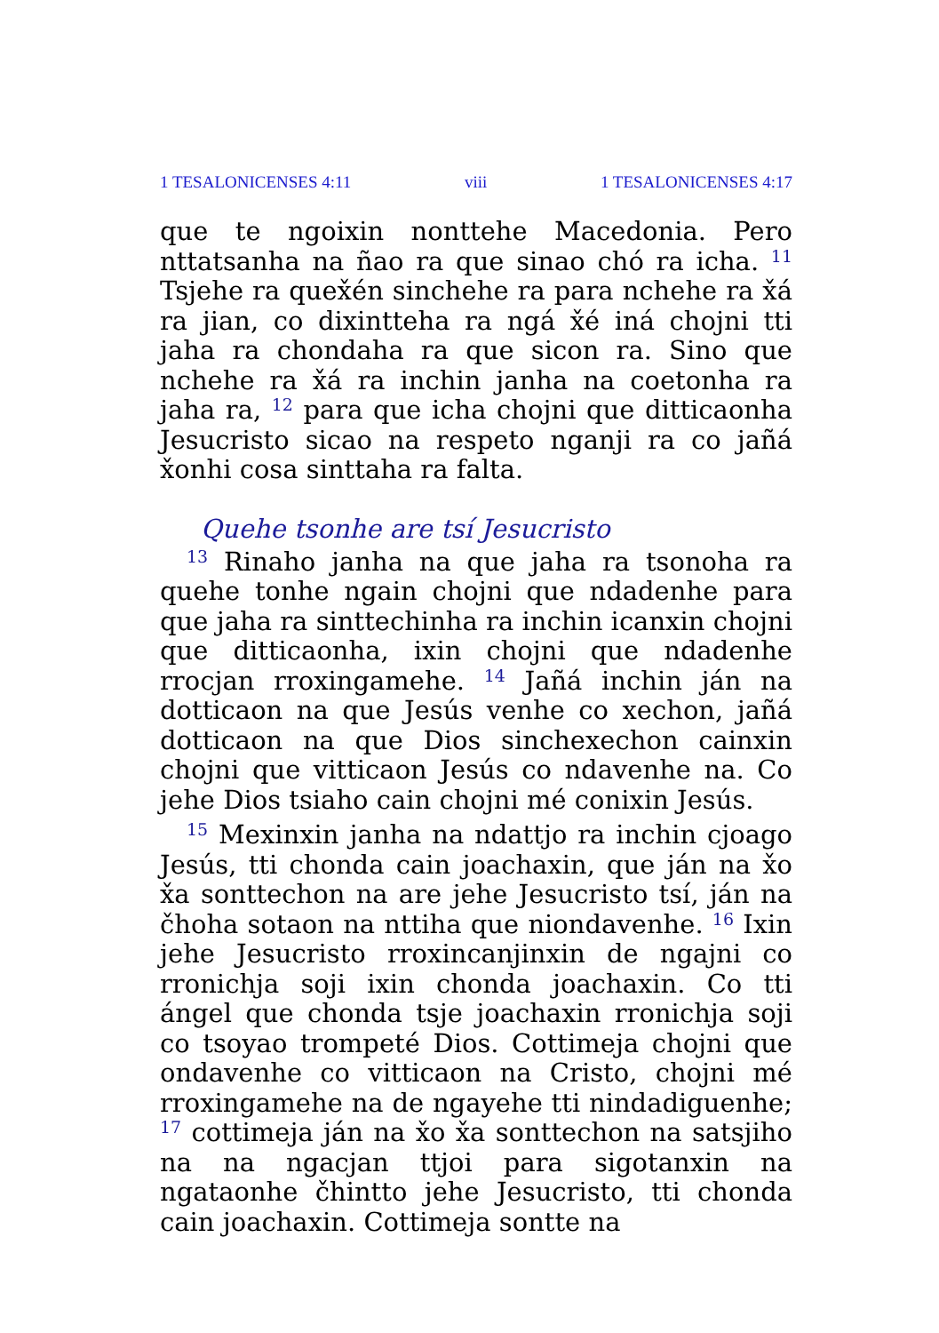1 TESALONICENSES 4:11 viii 1 TESALONICENSES 4:17
que te ngoixin nonttehe Macedonia. Pero nttatsanha na ñao ra que sinao chó ra icha. <sup>11</sup> Tsjehe ra quex̌én sinchehe ra para nchehe ra x̌á ra jian, co dixintteha ra ngá x̌é iná chojni tti jaha ra chondaha ra que sicon ra. Sino que nchehe ra x̌á ra inchin janha na coetonha ra jaha ra, <sup>12</sup> para que icha chojni que ditticaonha Jesucristo sicao na respeto nganji ra co jañá x̌onhi cosa sinttaha ra falta.
Quehe tsonhe are tsí Jesucristo
<sup>13</sup> Rinaho janha na que jaha ra tsonoha ra quehe tonhe ngain chojni que ndadenhe para que jaha ra sinttechinha ra inchin icanxin chojni que ditticaonha, ixin chojni que ndadenhe rrocjan rroxingamehe. <sup>14</sup> Jañá inchin ján na dotticaon na que Jesús venhe co xechon, jañá dotticaon na que Dios sinchexechon cainxin chojni que vitticaon Jesús co ndavenhe na. Co jehe Dios tsiaho cain chojni mé conixin Jesús.
<sup>15</sup> Mexinxin janha na ndattjo ra inchin cjoago Jesús, tti chonda cain joachaxin, que ján na x̌o x̌a sonttechon na are jehe Jesucristo tsí, ján na čhoha sotaon na nttiha que niondavenhe. <sup>16</sup> Ixin jehe Jesucristo rroxincanjinxin de ngajni co rronichja soji ixin chonda joachaxin. Co tti ángel que chonda tsje joachaxin rronichja soji co tsoyao trompeté Dios. Cottimeja chojni que ondavenhe co vitticaon na Cristo, chojni mé rroxingamehe na de ngayehe tti nindadiguenhe; <sup>17</sup> cottimeja ján na x̌o x̌a sonttechon na satsjiho na na ngacjan ttjoi para sigotanxin na ngataonhe čhintto jehe Jesucristo, tti chonda cain joachaxin. Cottimeja sontte na